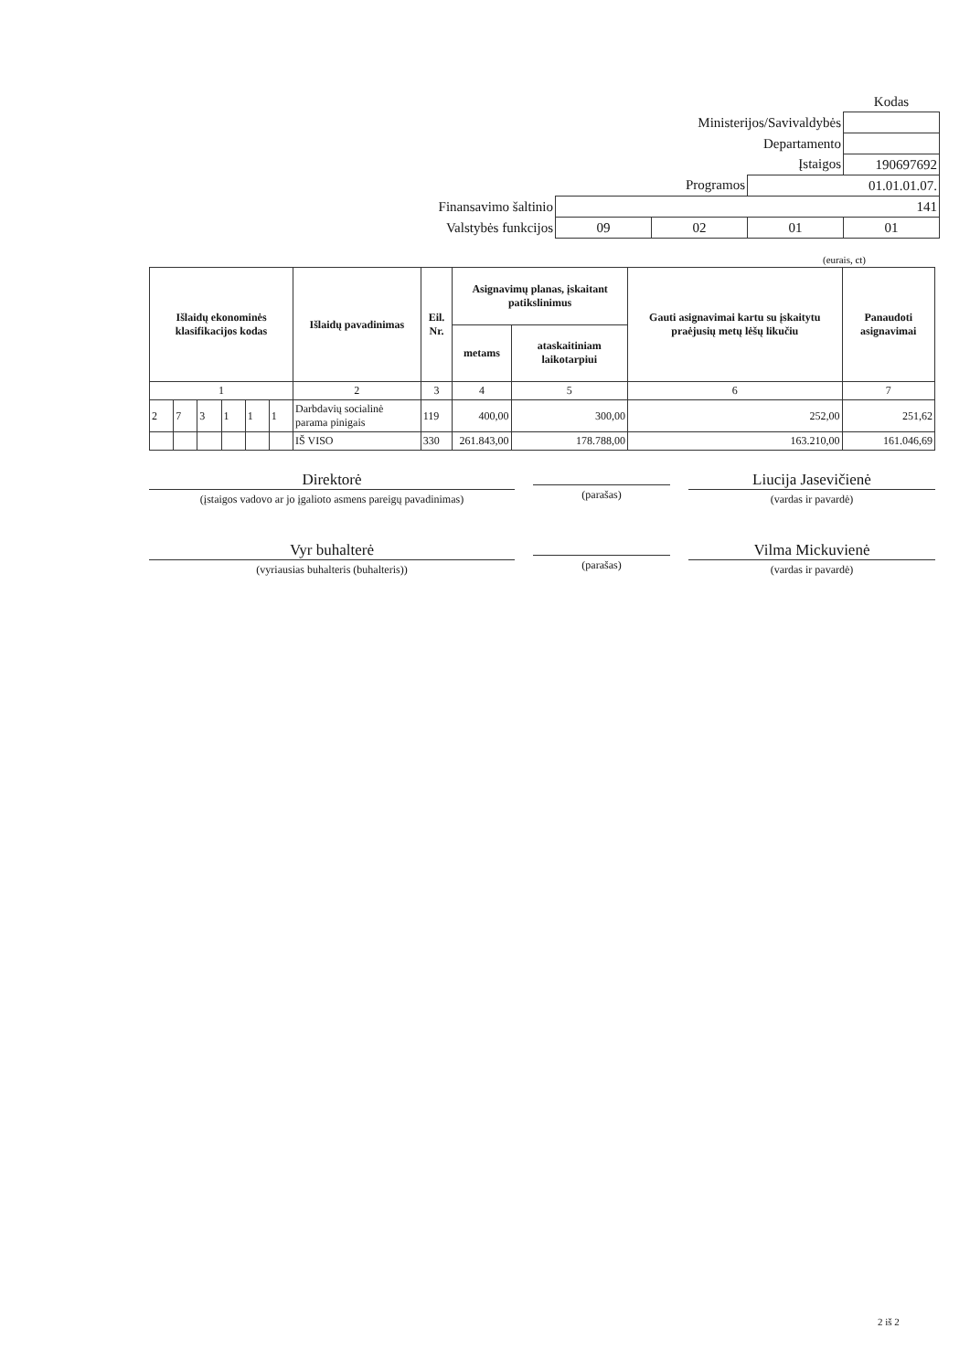| | | | | Kodas |
| Ministerijos/Savivaldybės | | | | |
| Departamento | | | | |
| Įstaigos | | | | 190697692 |
| Programos | | | 01.01.01.07. | |
| Finansavimo šaltinio | 141 | | | |
| Valstybės funkcijos | 09 | 02 | 01 | 01 |
(eurais, ct)
| Išlaidų ekonominės klasifikacijos kodas | | | | | | Išlaidų pavadinimas | Eil. Nr. | Asignavimų planas, įskaitant patikslinimus | | Gauti asignavimai kartu su įskaitytu praėjusių metų lėšų likučiu | Panaudoti asignavimai |
| --- | --- | --- | --- | --- | --- | --- | --- | --- | --- | --- | --- |
| | | | | | | | | metams | ataskaitiniam laikotarpiui | | |
| 1 | | | | | | 2 | 3 | 4 | 5 | 6 | 7 |
| 2 | 7 | 3 | 1 | 1 | 1 | Darbdavių socialinė parama pinigais | 119 | 400,00 | 300,00 | 252,00 | 251,62 |
| | | | | | | IŠ VISO | 330 | 261.843,00 | 178.788,00 | 163.210,00 | 161.046,69 |
Direktorė
(įstaigos vadovo ar jo įgalioto asmens pareigų pavadinimas)
(parašas)
Liucija Jasevičienė
(vardas ir pavardė)
Vyr buhalterė
(vyriausias buhalteris (buhalteris))
(parašas)
Vilma Mickuvienė
(vardas ir pavardė)
2 iš 2